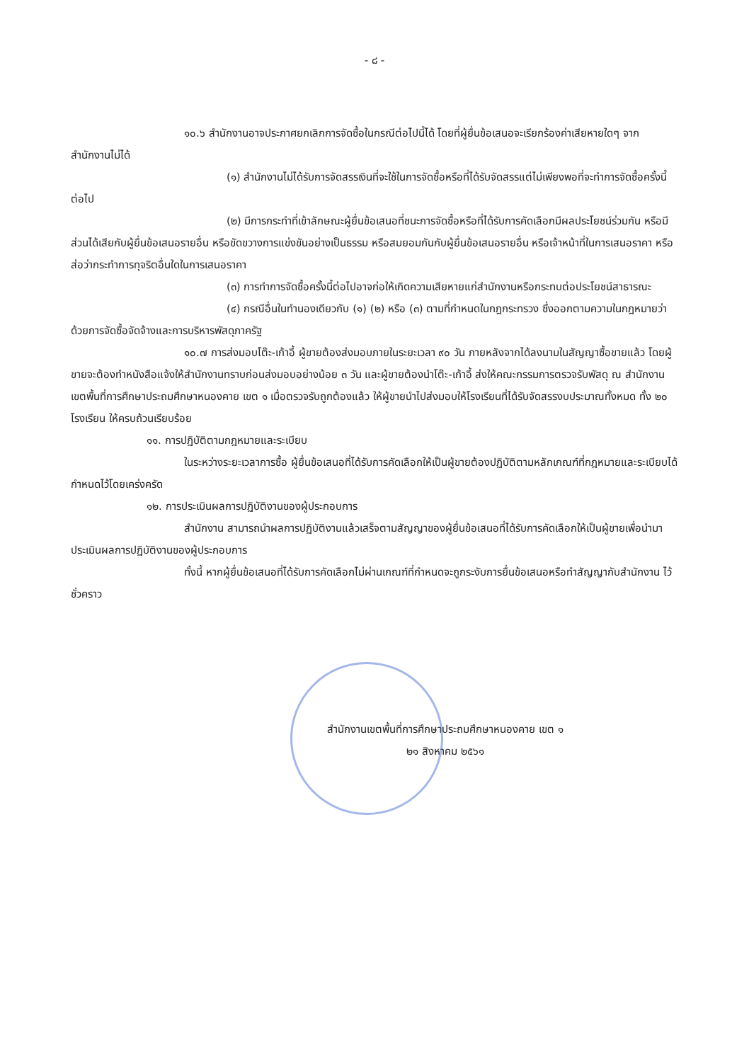- ๘ -
๑๐.๖ สำนักงานอาจประกาศยกเลิกการจัดซื้อในกรณีต่อไปนี้ได้ โดยที่ผู้ยื่นข้อเสนอจะเรียกร้องค่าเสียหายใดๆ จากสำนักงานไม่ได้
(๑) สำนักงานไม่ได้รับการจัดสรรเงินที่จะใช้ในการจัดซื้อหรือที่ได้รับจัดสรรแต่ไม่เพียงพอที่จะทำการจัดซื้อครั้งนี้ต่อไป
(๒) มีการกระทำที่เข้าลักษณะผู้ยื่นข้อเสนอที่ชนะการจัดซื้อหรือที่ได้รับการคัดเลือกมีผลประโยชน์ร่วมกัน หรือมีส่วนได้เสียกับผู้ยื่นข้อเสนอรายอื่น หรือขัดขวางการแข่งขันอย่างเป็นธรรม หรือสมยอมกันกับผู้ยื่นข้อเสนอรายอื่น หรือเจ้าหน้าที่ในการเสนอราคา หรือส่อว่ากระทำการทุจริตอื่นใดในการเสนอราคา
(๓) การทำการจัดซื้อครั้งนี้ต่อไปอาจก่อให้เกิดความเสียหายแก่สำนักงานหรือกระทบต่อประโยชน์สาธารณะ
(๔) กรณีอื่นในทำนองเดียวกับ (๑) (๒) หรือ (๓) ตามที่กำหนดในกฎกระทรวง ซึ่งออกตามความในกฎหมายว่าด้วยการจัดซื้อจัดจ้างและการบริหารพัสดุภาครัฐ
๑๐.๗ การส่งมอบโต๊ะ-เก้าอี้ ผู้ขายต้องส่งมอบภายในระยะเวลา ๙๐ วัน ภายหลังจากได้ลงนามในสัญญาซื้อขายแล้ว โดยผู้ขายจะต้องทำหนังสือแจ้งให้สำนักงานทราบก่อนส่งมอบอย่างน้อย ๓ วัน และผู้ขายต้องนำโต๊ะ-เก้าอี้ ส่งให้คณะกรรมการตรวจรับพัสดุ ณ สำนักงานเขตพื้นที่การศึกษาประถมศึกษาหนองคาย เขต ๑ เมื่อตรวจรับถูกต้องแล้ว ให้ผู้ขายนำไปส่งมอบให้โรงเรียนที่ได้รับจัดสรรงบประมาณทั้งหมด ทั้ง ๒๐ โรงเรียน ให้ครบถ้วนเรียบร้อย
๑๑. การปฏิบัติตามกฎหมายและระเบียบ
ในระหว่างระยะเวลาการซื้อ ผู้ยื่นข้อเสนอที่ได้รับการคัดเลือกให้เป็นผู้ขายต้องปฏิบัติตามหลักเกณฑ์ที่กฎหมายและระเบียบได้กำหนดไว้โดยเคร่งครัด
๑๒. การประเมินผลการปฏิบัติงานของผู้ประกอบการ
สำนักงาน สามารถนำผลการปฏิบัติงานแล้วเสร็จตามสัญญาของผู้ยื่นข้อเสนอที่ได้รับการคัดเลือกให้เป็นผู้ขายเพื่อนำมาประเมินผลการปฏิบัติงานของผู้ประกอบการ
ทั้งนี้ หากผู้ยื่นข้อเสนอที่ได้รับการคัดเลือกไม่ผ่านเกณฑ์ที่กำหนดจะถูกระงับการยื่นข้อเสนอหรือทำสัญญากับสำนักงาน ไว้ชั่วคราว
สำนักงานเขตพื้นที่การศึกษาประถมศึกษาหนองคาย เขต ๑
๒๑ สิงหาคม ๒๕๖๑